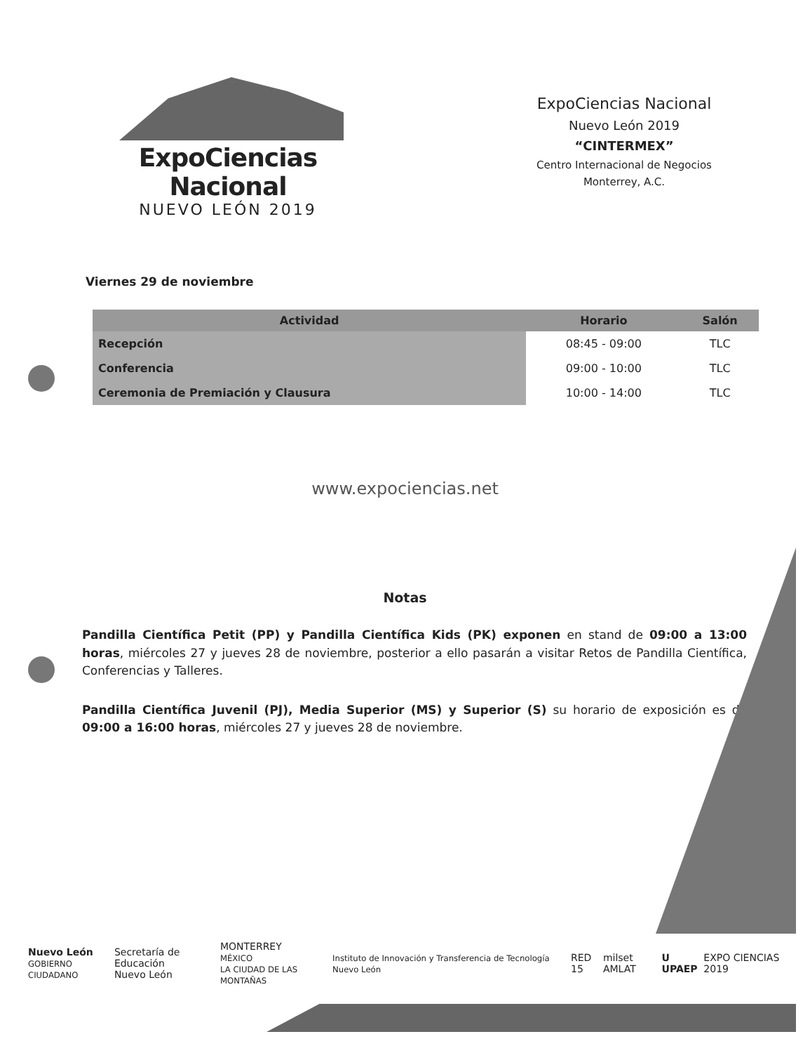ExpoCiencias Nacional
NUEVO LEÓN 2019
ExpoCiencias Nacional
Nuevo León 2019
“CINTERMEX”
Centro Internacional de Negocios
Monterrey, A.C.
Viernes 29 de noviembre
| Actividad | Horario | Salón |
| --- | --- | --- |
| Recepción | 08:45 - 09:00 | TLC |
| Conferencia | 09:00 - 10:00 | TLC |
| Ceremonia de Premiación y Clausura | 10:00 - 14:00 | TLC |
www.expociencias.net
Notas
Pandilla Científica Petit (PP) y Pandilla Científica Kids (PK) exponen en stand de 09:00 a 13:00 horas, miércoles 27 y jueves 28 de noviembre, posterior a ello pasarán a visitar Retos de Pandilla Científica, Conferencias y Talleres.
Pandilla Científica Juvenil (PJ), Media Superior (MS) y Superior (S) su horario de exposición es de 09:00 a 16:00 horas, miércoles 27 y jueves 28 de noviembre.
Nuevo León
GOBIERNO CIUDADANO
Secretaría de Educación
Nuevo León
MONTERREY
MÉXICO
LA CIUDAD DE LAS MONTAÑAS
Instituto de Innovación y Transferencia de Tecnología Nuevo León
RED 15 milset AMLAT U UPAEP EXPO CIENCIAS 2019